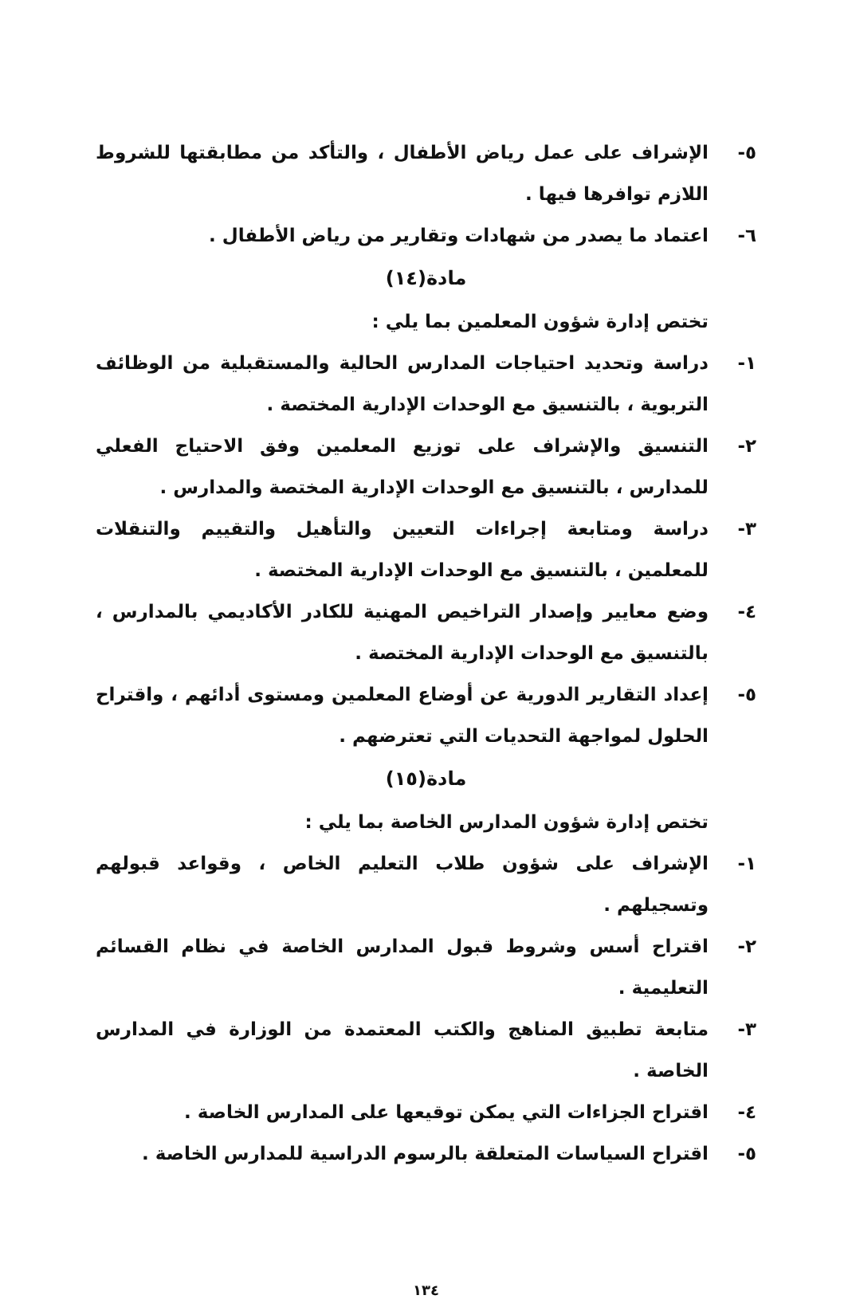٥- الإشراف على عمل رياض الأطفال ، والتأكد من مطابقتها للشروط اللازم توافرها فيها .
٦- اعتماد ما يصدر من شهادات وتقارير من رياض الأطفال .
مادة(١٤)
تختص إدارة شؤون المعلمين بما يلي :
١- دراسة وتحديد احتياجات المدارس الحالية والمستقبلية من الوظائف التربوية ، بالتنسيق مع الوحدات الإدارية المختصة .
٢- التنسيق والإشراف على توزيع المعلمين وفق الاحتياج الفعلي للمدارس ، بالتنسيق مع الوحدات الإدارية المختصة والمدارس .
٣- دراسة ومتابعة إجراءات التعيين والتأهيل والتقييم والتنقلات للمعلمين ، بالتنسيق مع الوحدات الإدارية المختصة .
٤- وضع معايير وإصدار التراخيص المهنية للكادر الأكاديمي بالمدارس ، بالتنسيق مع الوحدات الإدارية المختصة .
٥- إعداد التقارير الدورية عن أوضاع المعلمين ومستوى أدائهم ، واقتراح الحلول لمواجهة التحديات التي تعترضهم .
مادة(١٥)
تختص إدارة شؤون المدارس الخاصة بما يلي :
١- الإشراف على شؤون طلاب التعليم الخاص ، وقواعد قبولهم وتسجيلهم .
٢- اقتراح أسس وشروط قبول المدارس الخاصة في نظام القسائم التعليمية .
٣- متابعة تطبيق المناهج والكتب المعتمدة من الوزارة في المدارس الخاصة .
٤- اقتراح الجزاءات التي يمكن توقيعها على المدارس الخاصة .
٥- اقتراح السياسات المتعلقة بالرسوم الدراسية للمدارس الخاصة .
١٣٤